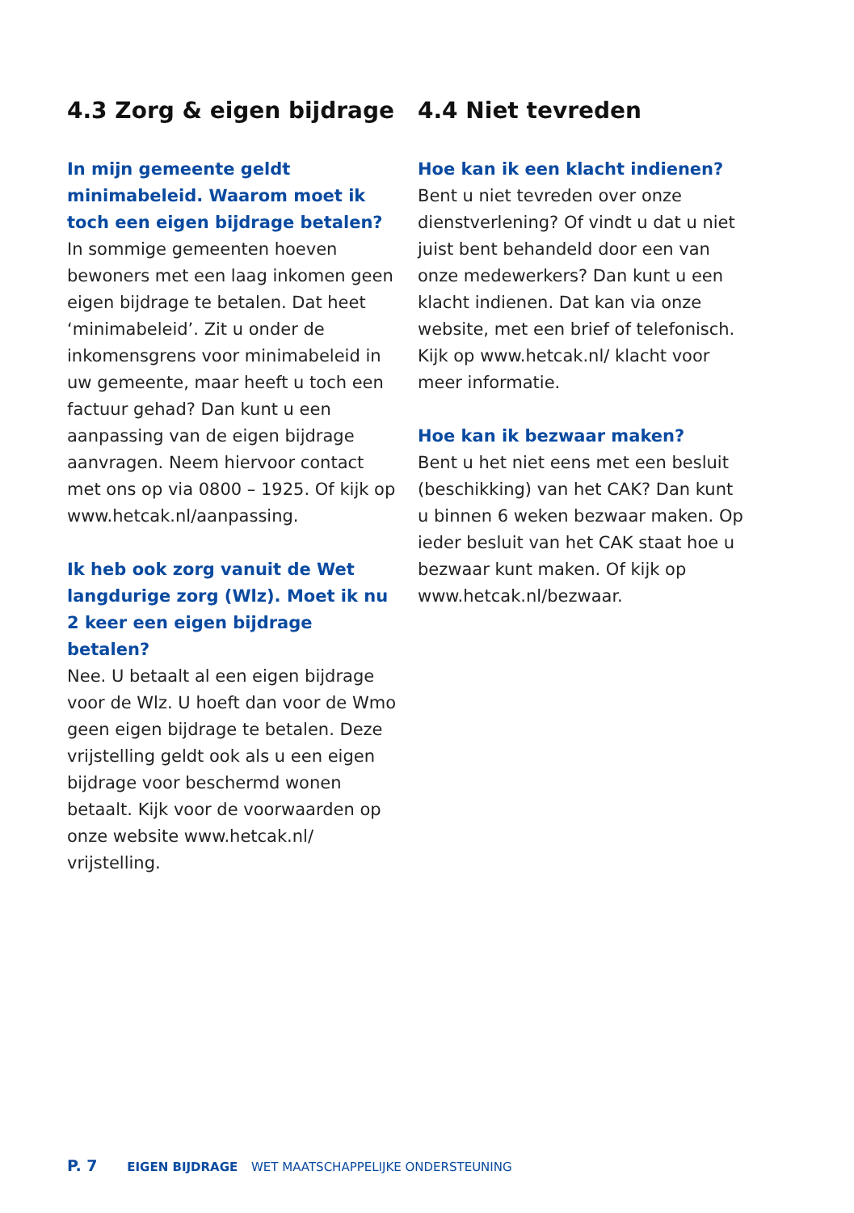4.3 Zorg & eigen bijdrage
In mijn gemeente geldt minimabeleid. Waarom moet ik toch een eigen bijdrage betalen?
In sommige gemeenten hoeven bewoners met een laag inkomen geen eigen bijdrage te betalen. Dat heet ‘minimabeleid’. Zit u onder de inkomensgrens voor minimabeleid in uw gemeente, maar heeft u toch een factuur gehad? Dan kunt u een aanpassing van de eigen bijdrage aanvragen. Neem hiervoor contact met ons op via 0800 – 1925. Of kijk op www.hetcak.nl/aanpassing.
Ik heb ook zorg vanuit de Wet langdurige zorg (Wlz). Moet ik nu 2 keer een eigen bijdrage betalen?
Nee. U betaalt al een eigen bijdrage voor de Wlz. U hoeft dan voor de Wmo geen eigen bijdrage te betalen. Deze vrijstelling geldt ook als u een eigen bijdrage voor beschermd wonen betaalt. Kijk voor de voorwaarden op onze website www.hetcak.nl/ vrijstelling.
4.4 Niet tevreden
Hoe kan ik een klacht indienen?
Bent u niet tevreden over onze dienstverlening? Of vindt u dat u niet juist bent behandeld door een van onze medewerkers? Dan kunt u een klacht indienen. Dat kan via onze website, met een brief of telefonisch. Kijk op www.hetcak.nl/ klacht voor meer informatie.
Hoe kan ik bezwaar maken?
Bent u het niet eens met een besluit (beschikking) van het CAK? Dan kunt u binnen 6 weken bezwaar maken. Op ieder besluit van het CAK staat hoe u bezwaar kunt maken. Of kijk op www.hetcak.nl/bezwaar.
P. 7 EIGEN BIJDRAGE WET MAATSCHAPPELIJKE ONDERSTEUNING